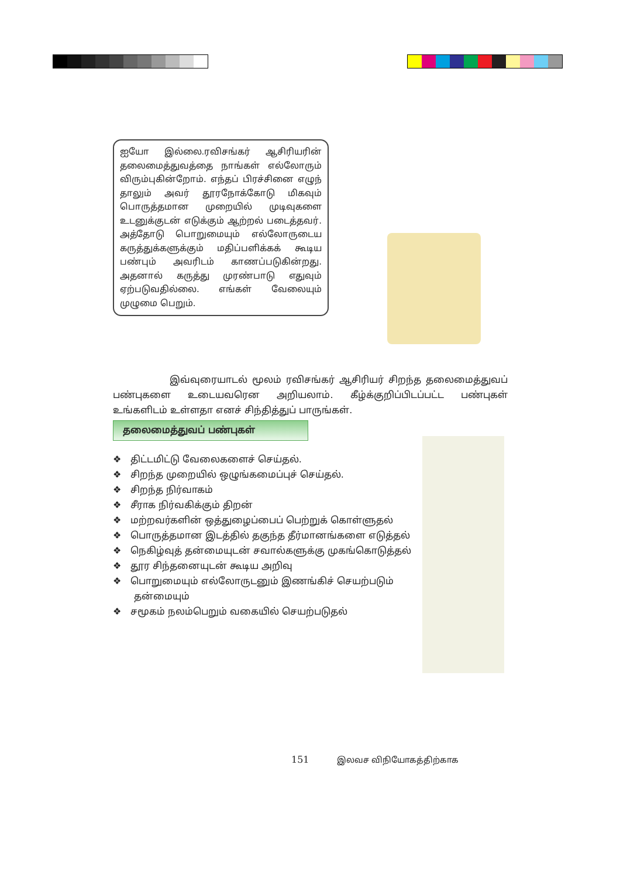ஐயோ இல்லை.ரவிசங்கர் ஆசிரியரின் தலைமைத்துவத்தை நாங்கள் எல்லோரும் விரும்புகின்றோம். எந்தப் பிரச்சினை எழுந் தாலும் அவர் தூரநோக்கோடு மிகவும் பொருத்தமான முறையில் முடிவுகளை உடனுக்குடன் எடுக்கும் ஆற்றல் படைத்தவர். அத்தோடு பொறுமையும் எல்லோருடைய கருத்துக்களுக்கும் மதிப்பளிக்கக் கூடிய பண்பும் அவரிடம் காணப்படுகின்றது. அதனால் கருத்து முரண்பாடு எதுவும் ஏற்படுவதில்லை. எங்கள் வேலையும் முழுமை பெறும்.
இவ்வுரையாடல் மூலம் ரவிசங்கர் ஆசிரியர் சிறந்த தலைமைத்துவப் பண்புகளை உடையவரென அறியலாம். கீழ்க்குறிப்பிடப்பட்ட பண்புகள் உங்களிடம் உள்ளதா எனச் சிந்தித்துப் பாருங்கள்.
தலைமைத்துவப் பண்புகள்
❖ திட்டமிட்டு வேலைகளைச் செய்தல்.
❖ சிறந்த முறையில் ஒழுங்கமைப்புச் செய்தல்.
❖ சிறந்த நிர்வாகம்
❖ சீராக நிர்வகிக்கும் திறன்
❖ மற்றவர்களின் ஒத்துழைப்பைப் பெற்றுக் கொள்ளுதல்
❖ பொருத்தமான இடத்தில் தகுந்த தீர்மானங்களை எடுத்தல்
❖ நெகிழ்வுத் தன்மையுடன் சவால்களுக்கு முகங்கொடுத்தல்
❖ தூர சிந்தனையுடன் கூடிய அறிவு
❖ பொறுமையும் எல்லோருடனும் இணங்கிச் செயற்படும் தன்மையும்
❖ சமூகம் நலம்பெறும் வகையில் செயற்படுதல்
151 இலவச விநியோகத்திற்காக